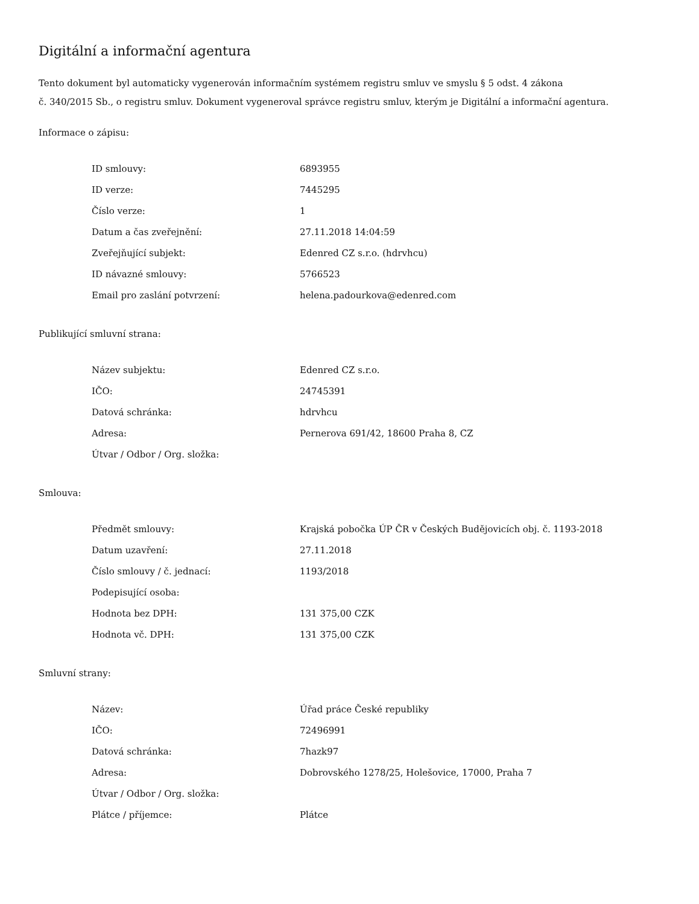Digitální a informační agentura
Tento dokument byl automaticky vygenerován informačním systémem registru smluv ve smyslu § 5 odst. 4 zákona
č. 340/2015 Sb., o registru smluv. Dokument vygeneroval správce registru smluv, kterým je Digitální a informační agentura.
Informace o zápisu:
| ID smlouvy: | 6893955 |
| ID verze: | 7445295 |
| Číslo verze: | 1 |
| Datum a čas zveřejnění: | 27.11.2018 14:04:59 |
| Zveřejňující subjekt: | Edenred CZ s.r.o. (hdrvhcu) |
| ID návazné smlouvy: | 5766523 |
| Email pro zaslání potvrzení: | helena.padourkova@edenred.com |
Publikující smluvní strana:
| Název subjektu: | Edenred CZ s.r.o. |
| IČO: | 24745391 |
| Datová schránka: | hdrvhcu |
| Adresa: | Pernerova 691/42, 18600 Praha 8, CZ |
| Útvar / Odbor / Org. složka: | |
Smlouva:
| Předmět smlouvy: | Krajská pobočka ÚP ČR v Českých Budějovicích obj. č. 1193-2018 |
| Datum uzavření: | 27.11.2018 |
| Číslo smlouvy / č. jednací: | 1193/2018 |
| Podepisující osoba: | |
| Hodnota bez DPH: | 131 375,00 CZK |
| Hodnota vč. DPH: | 131 375,00 CZK |
Smluvní strany:
| Název: | Úřad práce České republiky |
| IČO: | 72496991 |
| Datová schránka: | 7hazk97 |
| Adresa: | Dobrovského 1278/25, Holešovice, 17000, Praha 7 |
| Útvar / Odbor / Org. složka: | |
| Plátce / příjemce: | Plátce |